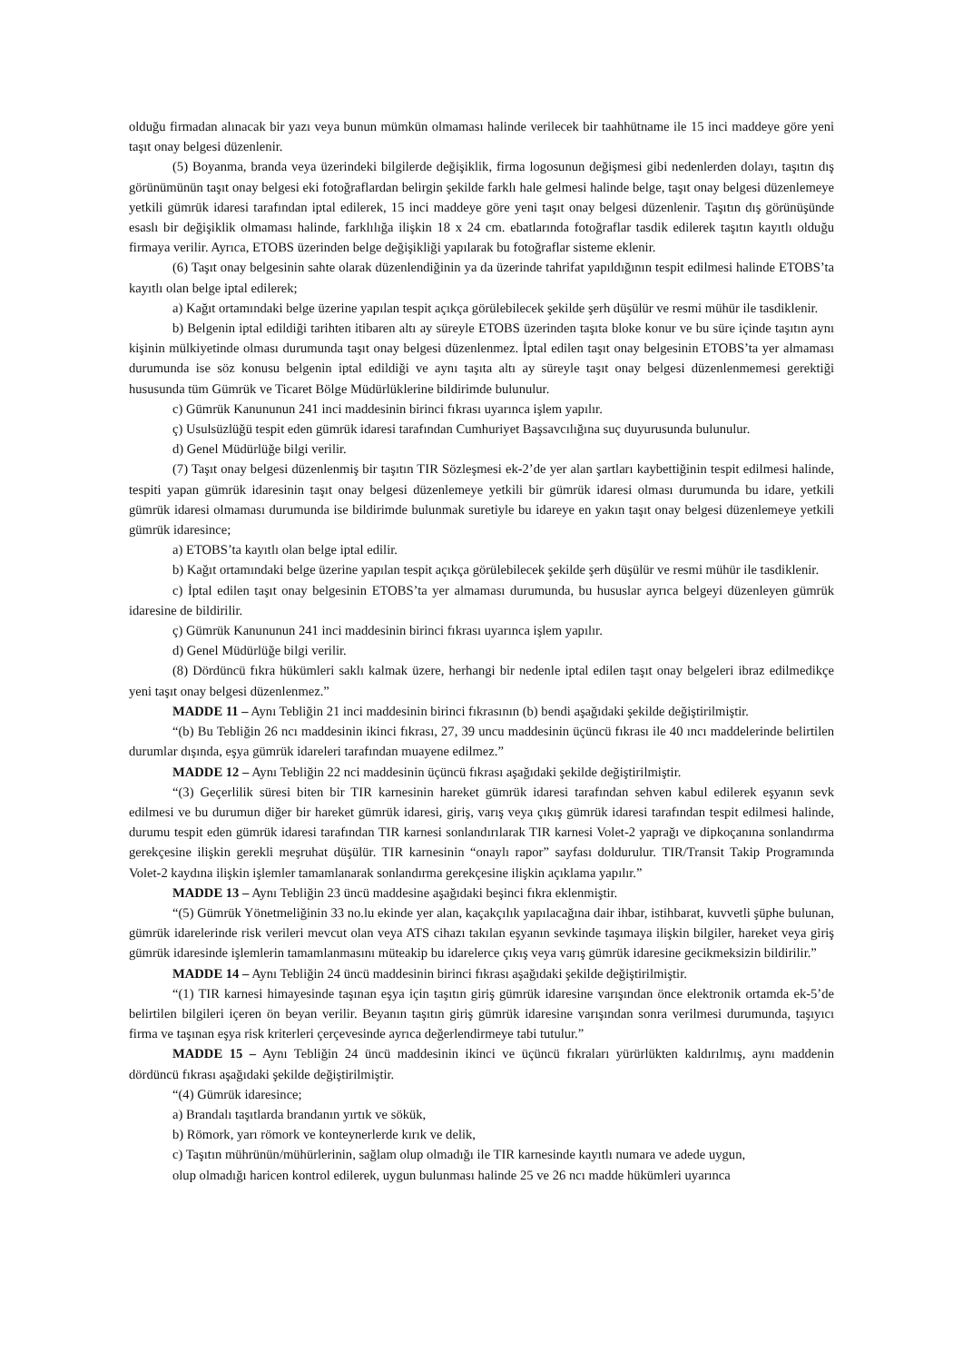olduğu firmadan alınacak bir yazı veya bunun mümkün olmaması halinde verilecek bir taahhütname ile 15 inci maddeye göre yeni taşıt onay belgesi düzenlenir.
(5) Boyanma, branda veya üzerindeki bilgilerde değişiklik, firma logosunun değişmesi gibi nedenlerden dolayı, taşıtın dış görünümünün taşıt onay belgesi eki fotoğraflardan belirgin şekilde farklı hale gelmesi halinde belge, taşıt onay belgesi düzenlemeye yetkili gümrük idaresi tarafından iptal edilerek, 15 inci maddeye göre yeni taşıt onay belgesi düzenlenir. Taşıtın dış görünüşünde esaslı bir değişiklik olmaması halinde, farklılığa ilişkin 18 x 24 cm. ebatlarında fotoğraflar tasdik edilerek taşıtın kayıtlı olduğu firmaya verilir. Ayrıca, ETOBS üzerinden belge değişikliği yapılarak bu fotoğraflar sisteme eklenir.
(6) Taşıt onay belgesinin sahte olarak düzenlendiğinin ya da üzerinde tahrifat yapıldığının tespit edilmesi halinde ETOBS’ta kayıtlı olan belge iptal edilerek;
a) Kağıt ortamındaki belge üzerine yapılan tespit açıkça görülebilecek şekilde şerh düşülür ve resmi mühür ile tasdiklenir.
b) Belgenin iptal edildiği tarihten itibaren altı ay süreyle ETOBS üzerinden taşıta bloke konur ve bu süre içinde taşıtın aynı kişinin mülkiyetinde olması durumunda taşıt onay belgesi düzenlenmez. İptal edilen taşıt onay belgesinin ETOBS’ta yer almaması durumunda ise söz konusu belgenin iptal edildiği ve aynı taşıta altı ay süreyle taşıt onay belgesi düzenlenmemesi gerektiği hususunda tüm Gümrük ve Ticaret Bölge Müdürlüklerine bildirimde bulunulur.
c) Gümrük Kanununun 241 inci maddesinin birinci fıkrası uyarınca işlem yapılır.
ç) Usulsüzlüğü tespit eden gümrük idaresi tarafından Cumhuriyet Başsavcılığına suç duyurusunda bulunulur.
d) Genel Müdürlüğe bilgi verilir.
(7) Taşıt onay belgesi düzenlenmiş bir taşıtın TIR Sözleşmesi ek-2’de yer alan şartları kaybettiğinin tespit edilmesi halinde, tespiti yapan gümrük idaresinin taşıt onay belgesi düzenlemeye yetkili bir gümrük idaresi olması durumunda bu idare, yetkili gümrük idaresi olmaması durumunda ise bildirimde bulunmak suretiyle bu idareye en yakın taşıt onay belgesi düzenlemeye yetkili gümrük idaresince;
a) ETOBS’ta kayıtlı olan belge iptal edilir.
b) Kağıt ortamındaki belge üzerine yapılan tespit açıkça görülebilecek şekilde şerh düşülür ve resmi mühür ile tasdiklenir.
c) İptal edilen taşıt onay belgesinin ETOBS’ta yer almaması durumunda, bu hususlar ayrıca belgeyi düzenleyen gümrük idaresine de bildirilir.
ç) Gümrük Kanununun 241 inci maddesinin birinci fıkrası uyarınca işlem yapılır.
d) Genel Müdürlüğe bilgi verilir.
(8) Dördüncü fıkra hükümleri saklı kalmak üzere, herhangi bir nedenle iptal edilen taşıt onay belgeleri ibraz edilmedikçe yeni taşıt onay belgesi düzenlenmez.”
MADDE 11 – Aynı Tebliğin 21 inci maddesinin birinci fıkrasının (b) bendi aşağıdaki şekilde değiştirilmiştir.
“(b) Bu Tebliğin 26 ncı maddesinin ikinci fıkrası, 27, 39 uncu maddesinin üçüncü fıkrası ile 40 ıncı maddelerinde belirtilen durumlar dışında, eşya gümrük idareleri tarafından muayene edilmez.”
MADDE 12 – Aynı Tebliğin 22 nci maddesinin üçüncü fıkrası aşağıdaki şekilde değiştirilmiştir.
“(3) Geçerlilik süresi biten bir TIR karnesinin hareket gümrük idaresi tarafından sehven kabul edilerek eşyanın sevk edilmesi ve bu durumun diğer bir hareket gümrük idaresi, giriş, varış veya çıkış gümrük idaresi tarafından tespit edilmesi halinde, durumu tespit eden gümrük idaresi tarafından TIR karnesi sonlandırılarak TIR karnesi Volet-2 yaprağı ve dipkoçanına sonlandırma gerekçesine ilişkin gerekli meşruhat düşülür. TIR karnesinin “onaylı rapor” sayfası doldurulur. TIR/Transit Takip Programında Volet-2 kaydına ilişkin işlemler tamamlanarak sonlandırma gerekçesine ilişkin açıklama yapılır.”
MADDE 13 – Aynı Tebliğin 23 üncü maddesine aşağıdaki beşinci fıkra eklenmiştir.
“(5) Gümrük Yönetmeliğinin 33 no.lu ekinde yer alan, kaçakçılık yapılacağına dair ihbar, istihbarat, kuvvetli şüphe bulunan, gümrük idarelerinde risk verileri mevcut olan veya ATS cihazı takılan eşyanın sevkinde taşımaya ilişkin bilgiler, hareket veya giriş gümrük idaresinde işlemlerin tamamlanmasını müteakip bu idarelerce çıkış veya varış gümrük idaresine gecikmeksizin bildirilir.”
MADDE 14 – Aynı Tebliğin 24 üncü maddesinin birinci fıkrası aşağıdaki şekilde değiştirilmiştir.
“(1) TIR karnesi himayesinde taşınan eşya için taşıtın giriş gümrük idaresine varışından önce elektronik ortamda ek-5’de belirtilen bilgileri içeren ön beyan verilir. Beyanın taşıtın giriş gümrük idaresine varışından sonra verilmesi durumunda, taşıyıcı firma ve taşınan eşya risk kriterleri çerçevesinde ayrıca değerlendirmeye tabi tutulur.”
MADDE 15 – Aynı Tebliğin 24 üncü maddesinin ikinci ve üçüncü fıkraları yürürlükten kaldırılmış, aynı maddenin dördüncü fıkrası aşağıdaki şekilde değiştirilmiştir.
“(4) Gümrük idaresince;
a) Brandalı taşıtlarda brandanın yırtık ve sökük,
b) Römork, yarı römork ve konteynerlerde kırık ve delik,
c) Taşıtın mührünün/mühürlerinin, sağlam olup olmadığı ile TIR karnesinde kayıtlı numara ve adede uygun,
olup olmadığı haricen kontrol edilerek, uygun bulunması halinde 25 ve 26 ncı madde hükümleri uyarınca